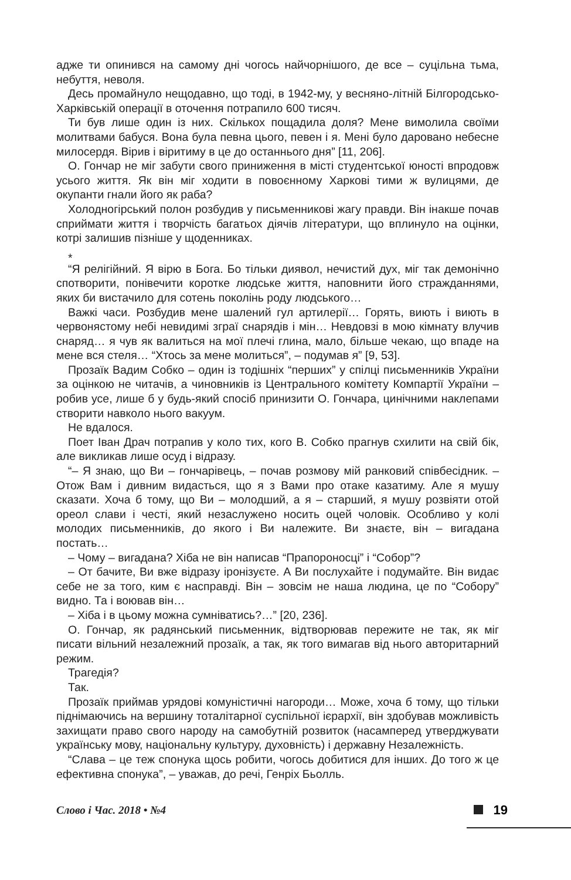адже ти опинився на самому дні чогось найчорнішого, де все – суцільна тьма, небуття, неволя.
Десь промайнуло нещодавно, що тоді, в 1942-му, у весняно-літній Білгородсько-Харківській операції в оточення потрапило 600 тисяч.
Ти був лише один із них. Скількох пощадила доля? Мене вимолила своїми молитвами бабуся. Вона була певна цього, певен і я. Мені було даровано небесне милосердя. Вірив і віритиму в це до останнього дня” [11, 206].
О. Гончар не міг забути свого приниження в місті студентської юності впродовж усього життя. Як він міг ходити в повоєнному Харкові тими ж вулицями, де окупанти гнали його як раба?
Холодногірський полон розбудив у письменникові жагу правди. Він інакше почав сприймати життя і творчість багатьох діячів літератури, що вплинуло на оцінки, котрі залишив пізніше у щоденниках.
*
“Я релігійний. Я вірю в Бога. Бо тільки диявол, нечистий дух, міг так демонічно спотворити, понівечити коротке людське життя, наповнити його стражданнями, яких би вистачило для сотень поколінь роду людського…
Важкі часи. Розбудив мене шалений гул артилерії… Горять, виють і виють в червонястому небі невидимі зграї снарядів і мін… Невдовзі в мою кімнату влучив снаряд… я чув як валиться на мої плечі глина, мало, більше чекаю, що впаде на мене вся стеля… “Хтось за мене молиться”, – подумав я” [9, 53].
Прозаїк Вадим Собко – один із тодішніх “перших” у спілці письменників України за оцінкою не читачів, а чиновників із Центрального комітету Компартії України – робив усе, лише б у будь-який спосіб принизити О. Гончара, цинічними наклепами створити навколо нього вакуум.
Не вдалося.
Поет Іван Драч потрапив у коло тих, кого В. Собко прагнув схилити на свій бік, але викликав лише осуд і відразу.
“– Я знаю, що Ви – гончарівець, – почав розмову мій ранковий співбесідник. – Отож Вам і дивним видасться, що я з Вами про отаке казатиму. Але я мушу сказати. Хоча б тому, що Ви – молодший, а я – старший, я мушу розвіяти отой ореол слави і честі, який незаслужено носить оцей чоловік. Особливо у колі молодих письменників, до якого і Ви належите. Ви знаєте, він – вигадана постать…
– Чому – вигадана? Хіба не він написав “Прапороносці” і “Собор”?
– От бачите, Ви вже відразу іронізуєте. А Ви послухайте і подумайте. Він видає себе не за того, ким є насправді. Він – зовсім не наша людина, це по “Собору” видно. Та і воював він…
– Хіба і в цьому можна сумніватись?…” [20, 236].
О. Гончар, як радянський письменник, відтворював пережите не так, як міг писати вільний незалежний прозаїк, а так, як того вимагав від нього авторитарний режим.
Трагедія?
Так.
Прозаїк приймав урядові комуністичні нагороди… Може, хоча б тому, що тільки піднімаючись на вершину тоталітарної суспільної ієрархії, він здобував можливість захищати право свого народу на самобутній розвиток (насамперед утверджувати українську мову, національну культуру, духовність) і державну Незалежність.
“Слава – це теж спонука щось робити, чогось добитися для інших. До того ж це ефективна спонука”, – уважав, до речі, Генріх Бьолль.
Слово і Час. 2018 • №4 19